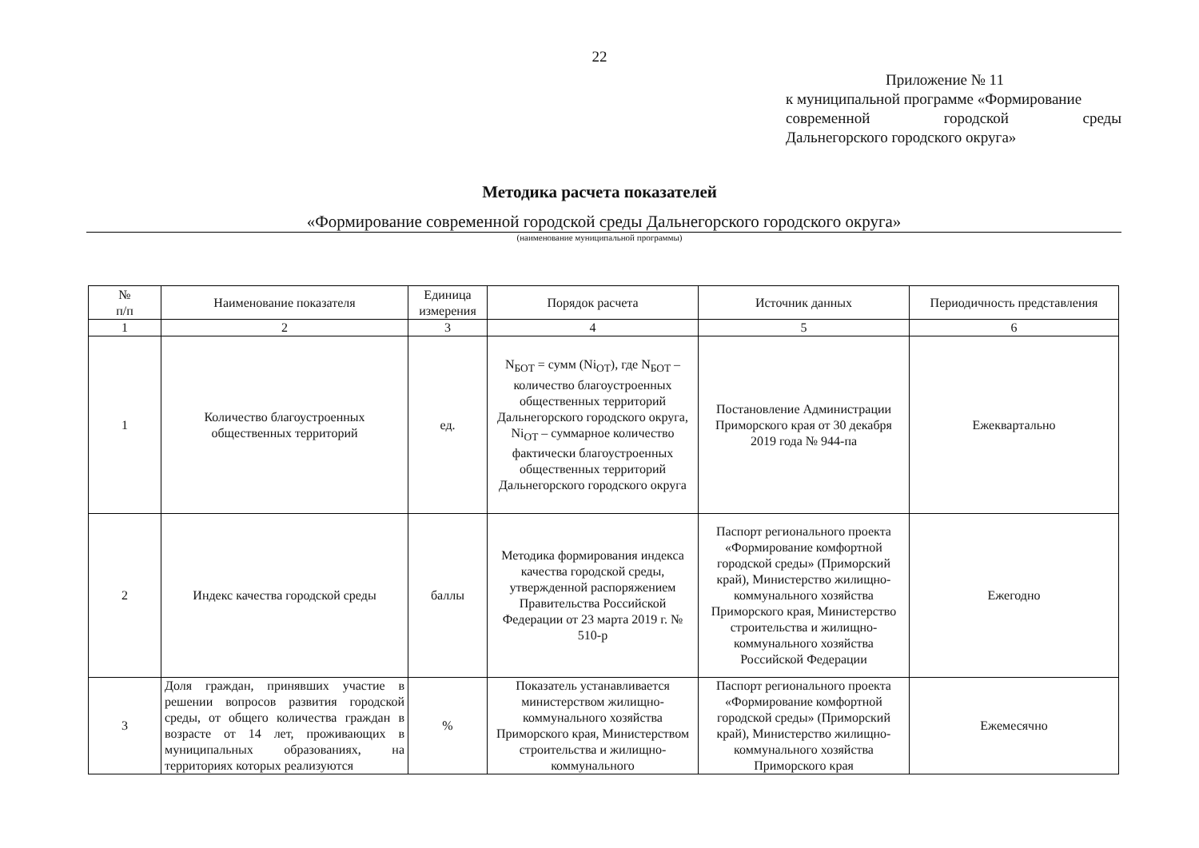22
Приложение № 11
к муниципальной программе «Формирование
современной городской среды
Дальнегорского городского округа»
Методика расчета показателей
«Формирование современной городской среды Дальнегорского городского округа»
(наименование муниципальной программы)
| № п/п | Наименование показателя | Единица измерения | Порядок расчета | Источник данных | Периодичность представления |
| --- | --- | --- | --- | --- | --- |
| 1 | 2 | 3 | 4 | 5 | 6 |
| 1 | Количество благоустроенных общественных территорий | ед. | N<sub>БОТ</sub> = сумм (Ni<sub>ОТ</sub>), где N<sub>БОТ</sub> – количество благоустроенных общественных территорий Дальнегорского городского округа, Ni<sub>ОТ</sub> – суммарное количество фактически благоустроенных общественных территорий Дальнегорского городского округа | Постановление Администрации Приморского края от 30 декабря 2019 года № 944-па | Ежеквартально |
| 2 | Индекс качества городской среды | баллы | Методика формирования индекса качества городской среды, утвержденной распоряжением Правительства Российской Федерации от 23 марта 2019 г. № 510-р | Паспорт регионального проекта «Формирование комфортной городской среды» (Приморский край), Министерство жилищно-коммунального хозяйства Приморского края, Министерство строительства и жилищно-коммунального хозяйства Российской Федерации | Ежегодно |
| 3 | Доля граждан, принявших участие в решении вопросов развития городской среды, от общего количества граждан в возрасте от 14 лет, проживающих в муниципальных образованиях, на территориях которых реализуются | % | Показатель устанавливается министерством жилищно-коммунального хозяйства Приморского края, Министерством строительства и жилищно-коммунального | Паспорт регионального проекта «Формирование комфортной городской среды» (Приморский край), Министерство жилищно-коммунального хозяйства Приморского края | Ежемесячно |